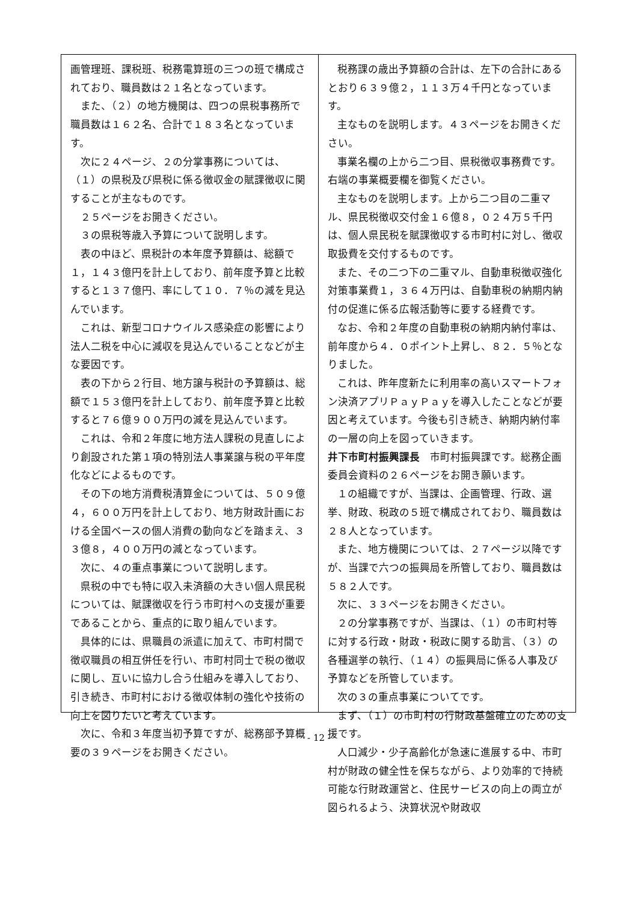画管理班、課税班、税務電算班の三つの班で構成されており、職員数は２１名となっています。
また、（２）の地方機関は、四つの県税事務所で職員数は１６２名、合計で１８３名となっています。
次に２４ページ、２の分掌事務については、（１）の県税及び県税に係る徴収金の賦課徴収に関することが主なものです。
２５ページをお開きください。
３の県税等歳入予算について説明します。
表の中ほど、県税計の本年度予算額は、総額で１，１４３億円を計上しており、前年度予算と比較すると１３７億円、率にして１０．７％の減を見込んでいます。
これは、新型コロナウイルス感染症の影響により法人二税を中心に減収を見込んでいることなどが主な要因です。
表の下から２行目、地方譲与税計の予算額は、総額で１５３億円を計上しており、前年度予算と比較すると７６億９００万円の減を見込んでいます。
これは、令和２年度に地方法人課税の見直しにより創設された第１項の特別法人事業譲与税の平年度化などによるものです。
その下の地方消費税清算金については、５０９億４，６００万円を計上しており、地方財政計画における全国ベースの個人消費の動向などを踏まえ、３３億８，４００万円の減となっています。
次に、４の重点事業について説明します。
県税の中でも特に収入未済額の大きい個人県民税については、賦課徴収を行う市町村への支援が重要であることから、重点的に取り組んでいます。
具体的には、県職員の派遣に加えて、市町村間で徴収職員の相互併任を行い、市町村同士で税の徴収に関し、互いに協力し合う仕組みを導入しており、引き続き、市町村における徴収体制の強化や技術の向上を図りたいと考えています。
次に、令和３年度当初予算ですが、総務部予算概要の３９ページをお開きください。
税務課の歳出予算額の合計は、左下の合計にあるとおり６３９億２，１１３万４千円となっています。
主なものを説明します。４３ページをお開きください。
事業名欄の上から二つ目、県税徴収事務費です。右端の事業概要欄を御覧ください。
主なものを説明します。上から二つ目の二重マル、県民税徴収交付金１６億８，０２４万５千円は、個人県民税を賦課徴収する市町村に対し、徴収取扱費を交付するものです。
また、その二つ下の二重マル、自動車税徴収強化対策事業費１，３６４万円は、自動車税の納期内納付の促進に係る広報活動等に要する経費です。
なお、令和２年度の自動車税の納期内納付率は、前年度から４．０ポイント上昇し、８２．５％となりました。
これは、昨年度新たに利用率の高いスマートフォン決済アプリＰａｙＰａｙを導入したことなどが要因と考えています。今後も引き続き、納期内納付率の一層の向上を図っていきます。
井下市町村振興課長　市町村振興課です。総務企画委員会資料の２６ページをお開き願います。
１の組織ですが、当課は、企画管理、行政、選挙、財政、税政の５班で構成されており、職員数は２８人となっています。
また、地方機関については、２７ページ以降ですが、当課で六つの振興局を所管しており、職員数は５８２人です。
次に、３３ページをお開きください。
２の分掌事務ですが、当課は、（１）の市町村等に対する行政・財政・税政に関する助言、（３）の各種選挙の執行、（１４）の振興局に係る人事及び予算などを所管しています。
次の３の重点事業についてです。
まず、（１）の市町村の行財政基盤確立のための支援です。
人口減少・少子高齢化が急速に進展する中、市町村が財政の健全性を保ちながら、より効率的で持続可能な行財政運営と、住民サービスの向上の両立が図られるよう、決算状況や財政収
- 12 -